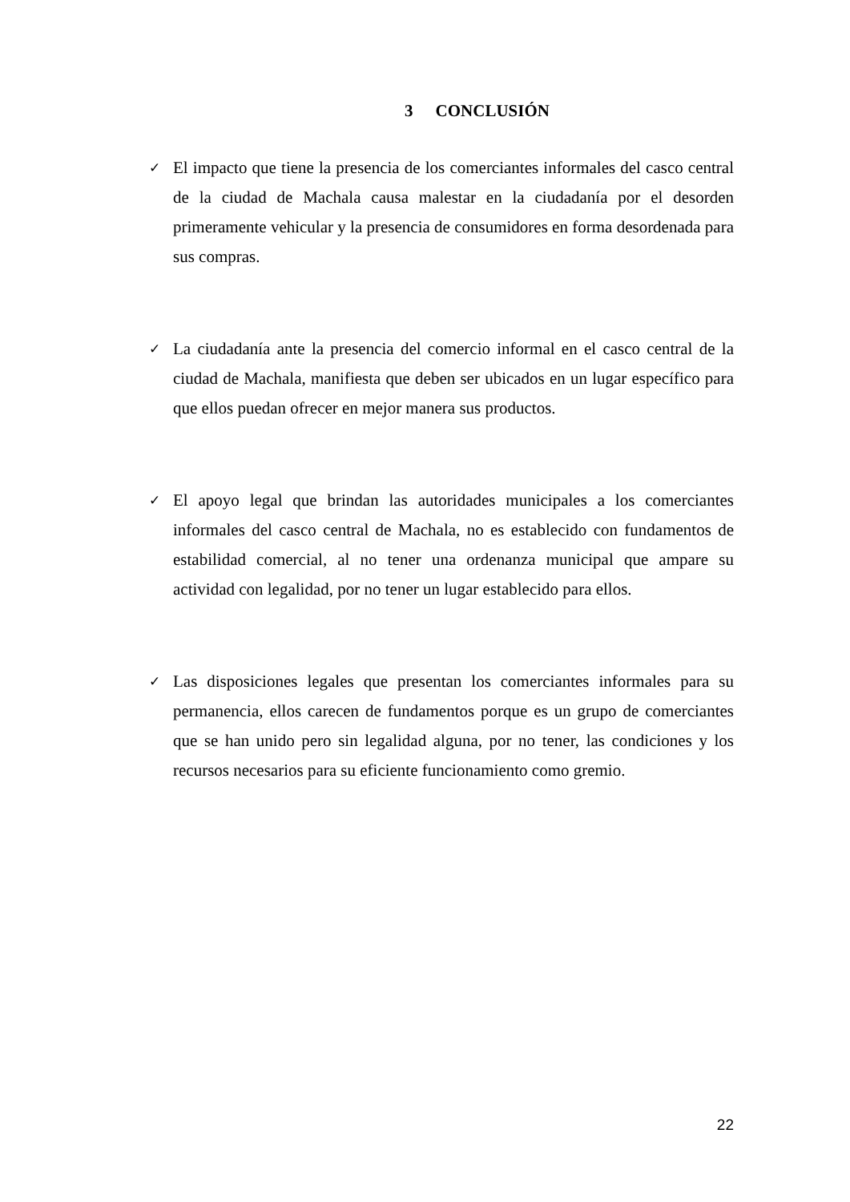3 CONCLUSIÓN
✓
El impacto que tiene la presencia de los comerciantes informales del casco central de la ciudad de Machala causa malestar en la ciudadanía por el desorden primeramente vehicular y la presencia de consumidores en forma desordenada para sus compras.
✓
La ciudadanía ante la presencia del comercio informal en el casco central de la ciudad de Machala, manifiesta que deben ser ubicados en un lugar específico para que ellos puedan ofrecer en mejor manera sus productos.
✓
El apoyo legal que brindan las autoridades municipales a los comerciantes informales del casco central de Machala, no es establecido con fundamentos de estabilidad comercial, al no tener una ordenanza municipal que ampare su actividad con legalidad, por no tener un lugar establecido para ellos.
✓
Las disposiciones legales que presentan los comerciantes informales para su permanencia, ellos carecen de fundamentos porque es un grupo de comerciantes que se han unido pero sin legalidad alguna, por no tener, las condiciones y los recursos necesarios para su eficiente funcionamiento como gremio.
22